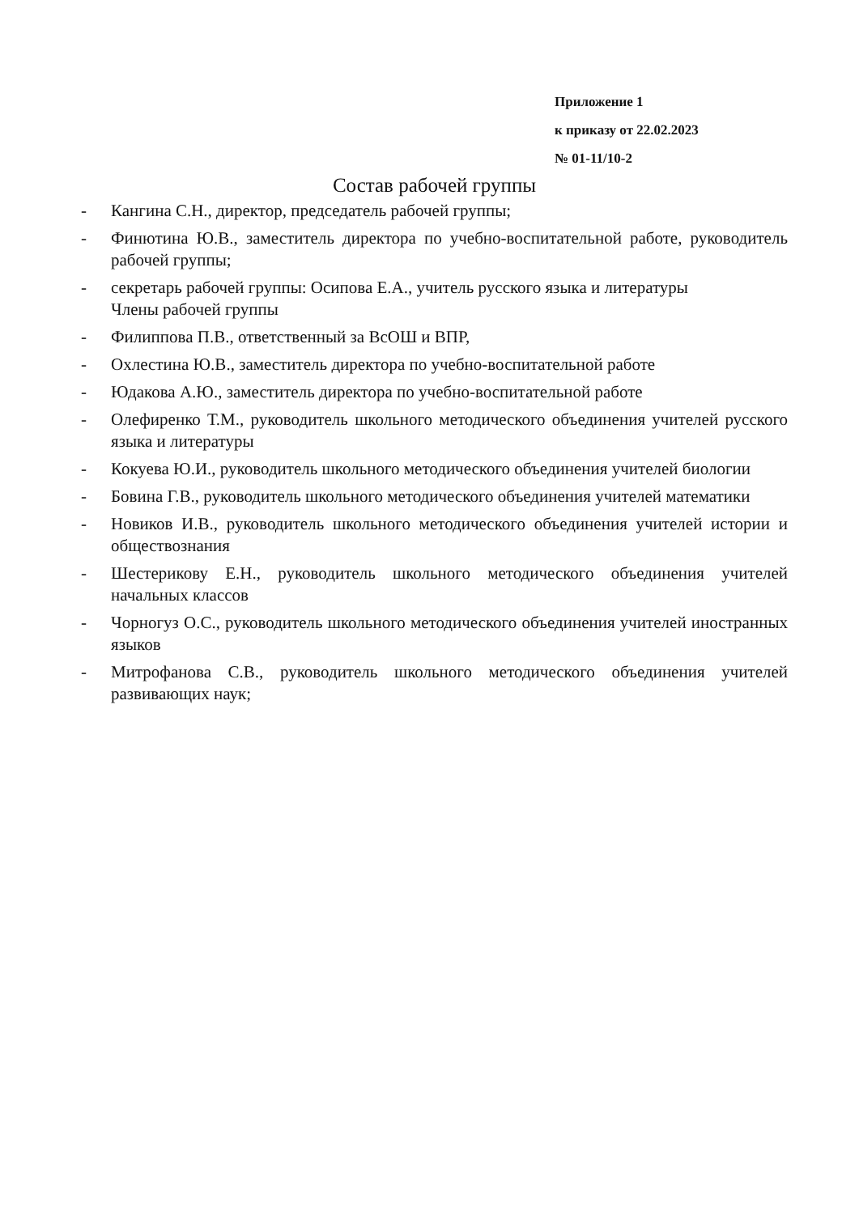Приложение 1
к приказу от 22.02.2023
№ 01-11/10-2
Состав рабочей группы
- Кангина С.Н., директор, председатель рабочей группы;
- Финютина Ю.В., заместитель директора по учебно-воспитательной работе, руководитель рабочей группы;
- секретарь рабочей группы: Осипова Е.А., учитель русского языка и литературы
Члены рабочей группы
- Филиппова П.В., ответственный за ВсОШ и ВПР,
- Охлестина Ю.В., заместитель директора по учебно-воспитательной работе
- Юдакова А.Ю., заместитель директора по учебно-воспитательной работе
- Олефиренко Т.М., руководитель школьного методического объединения учителей русского языка и литературы
- Кокуева Ю.И., руководитель школьного методического объединения учителей биологии
- Бовина Г.В., руководитель школьного методического объединения учителей математики
- Новиков И.В., руководитель школьного методического объединения учителей истории и обществознания
- Шестерикову Е.Н., руководитель школьного методического объединения учителей начальных классов
- Чорногуз О.С., руководитель школьного методического объединения учителей иностранных языков
- Митрофанова С.В., руководитель школьного методического объединения учителей развивающих наук;